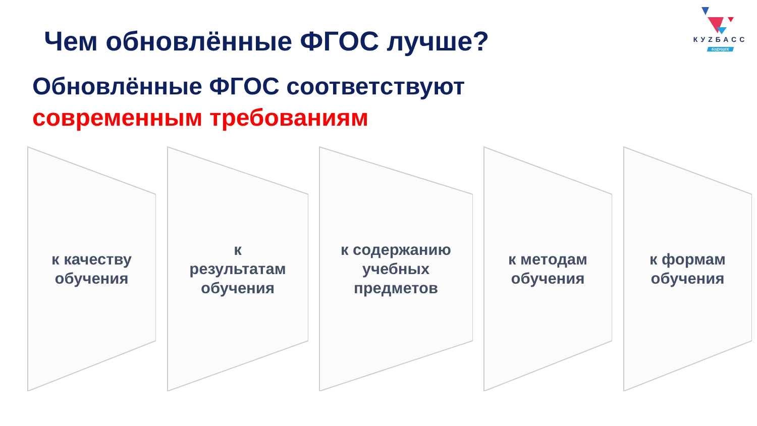Чем обновлённые ФГОС лучше?
КУZБАСС
БУДУЩЕЕ
Обновлённые ФГОС соответствуют
современным требованиям
к качеству
обучения
к
результатам
обучения
к содержанию
учебных
предметов
к методам
обучения
к формам
обучения